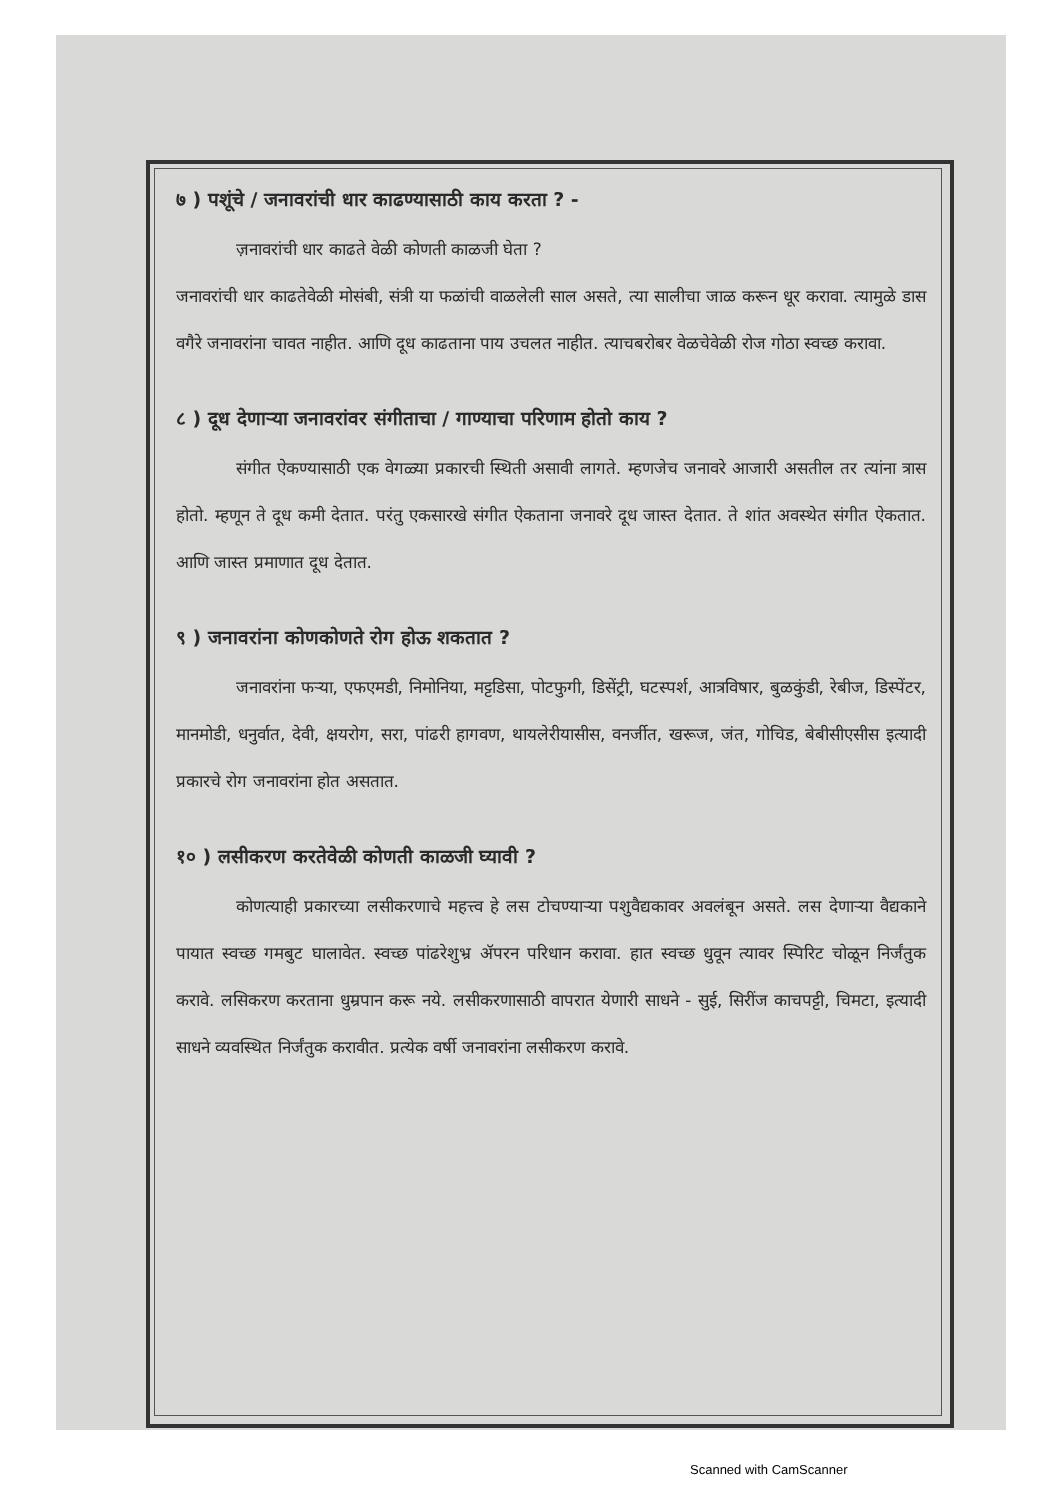७ ) पशूंचे / जनावरांची धार काढण्यासाठी काय करता ? -
ज़नावरांची धार काढते वेळी कोणती काळजी घेता ?
जनावरांची धार काढतेवेळी मोसंबी, संत्री या फळांची वाळलेली साल असते, त्या सालीचा जाळ करून धूर करावा. त्यामुळे डास वगैरे जनावरांना चावत नाहीत. आणि दूध काढताना पाय उचलत नाहीत. त्याचबरोबर वेळचेवेळी रोज गोठा स्वच्छ करावा.
८ ) दूध देणाऱ्या जनावरांवर संगीताचा / गाण्याचा परिणाम होतो काय ?
संगीत ऐकण्यासाठी एक वेगळ्या प्रकारची स्थिती असावी लागते. म्हणजेच जनावरे आजारी असतील तर त्यांना त्रास होतो. म्हणून ते दूध कमी देतात. परंतु एकसारखे संगीत ऐकताना जनावरे दूध जास्त देतात. ते शांत अवस्थेत संगीत ऐकतात. आणि जास्त प्रमाणात दूध देतात.
९ ) जनावरांना कोणकोणते रोग होऊ शकतात ?
जनावरांना फऱ्या, एफएमडी, निमोनिया, मट्टडिसा, पोटफुगी, डिसेंट्री, घटस्पर्श, आत्रविषार, बुळकुंडी, रेबीज, डिस्पेंटर, मानमोडी, धनुर्वात, देवी, क्षयरोग, सरा, पांढरी हागवण, थायलेरीयासीस, वनर्जीत, खरूज, जंत, गोचिड, बेबीसीएसीस इत्यादी प्रकारचे रोग जनावरांना होत असतात.
१० ) लसीकरण करतेवेळी कोणती काळजी घ्यावी ?
कोणत्याही प्रकारच्या लसीकरणाचे महत्त्व हे लस टोचण्याऱ्या पशुवैद्यकावर अवलंबून असते. लस देणाऱ्या वैद्यकाने पायात स्वच्छ गमबुट घालावेत. स्वच्छ पांढरेशुभ्र ॲपरन परिधान करावा. हात स्वच्छ धुवून त्यावर स्पिरिट चोळून निर्जंतुक करावे. लसिकरण करताना धुम्रपान करू नये. लसीकरणासाठी वापरात येणारी साधने - सुई, सिरींज काचपट्टी, चिमटा, इत्यादी साधने व्यवस्थित निर्जंतुक करावीत. प्रत्येक वर्षी जनावरांना लसीकरण करावे.
Scanned with CamScanner